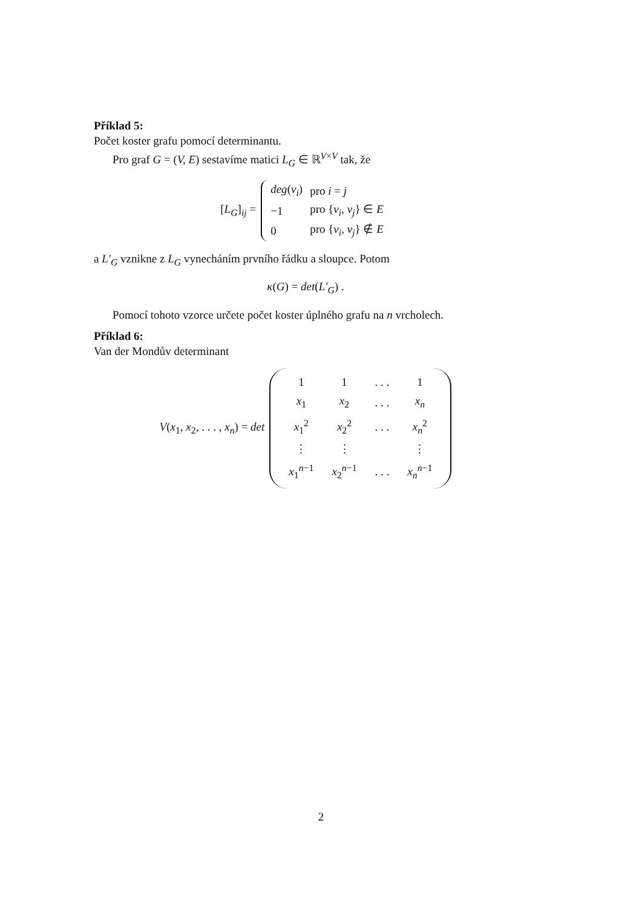Příklad 5:
Počet koster grafu pomocí determinantu.
Pro graf G = (V, E) sestavíme matici L<sub>G</sub> ∈ ℝ<sup>V×V</sup> tak, že
[L<sub>G</sub>]<sub>ij</sub> =
| deg ( v<sub>i</sub> ) | pro i = j |
| −1 | pro { v<sub>i</sub> , v<sub>j</sub> } ∈ E |
| 0 | pro { v<sub>i</sub> , v<sub>j</sub> } ∉ E |
a L′<sub>G</sub> vznikne z L<sub>G</sub> vynecháním prvního řádku a sloupce. Potom
κ(G) = det(L′<sub>G</sub>) .
Pomocí tohoto vzorce určete počet koster úplného grafu na n vrcholech.
Příklad 6:
Van der Mondův determinant
V(x<sub>1</sub>, x<sub>2</sub>, . . . , x<sub>n</sub>) = det
| 1 | 1 | . . . | 1 |
| x<sub>1</sub> | x<sub>2</sub> | . . . | x<sub>n</sub> |
| x<sub>1</sub><sup>2</sup> | x<sub>2</sub><sup>2</sup> | . . . | x<sub>n</sub><sup>2</sup> |
| ⋮ | ⋮ | | ⋮ |
| x<sub>1</sub><sup>n−1</sup> | x<sub>2</sub><sup>n−1</sup> | . . . | x<sub>n</sub><sup>n−1</sup> |
2